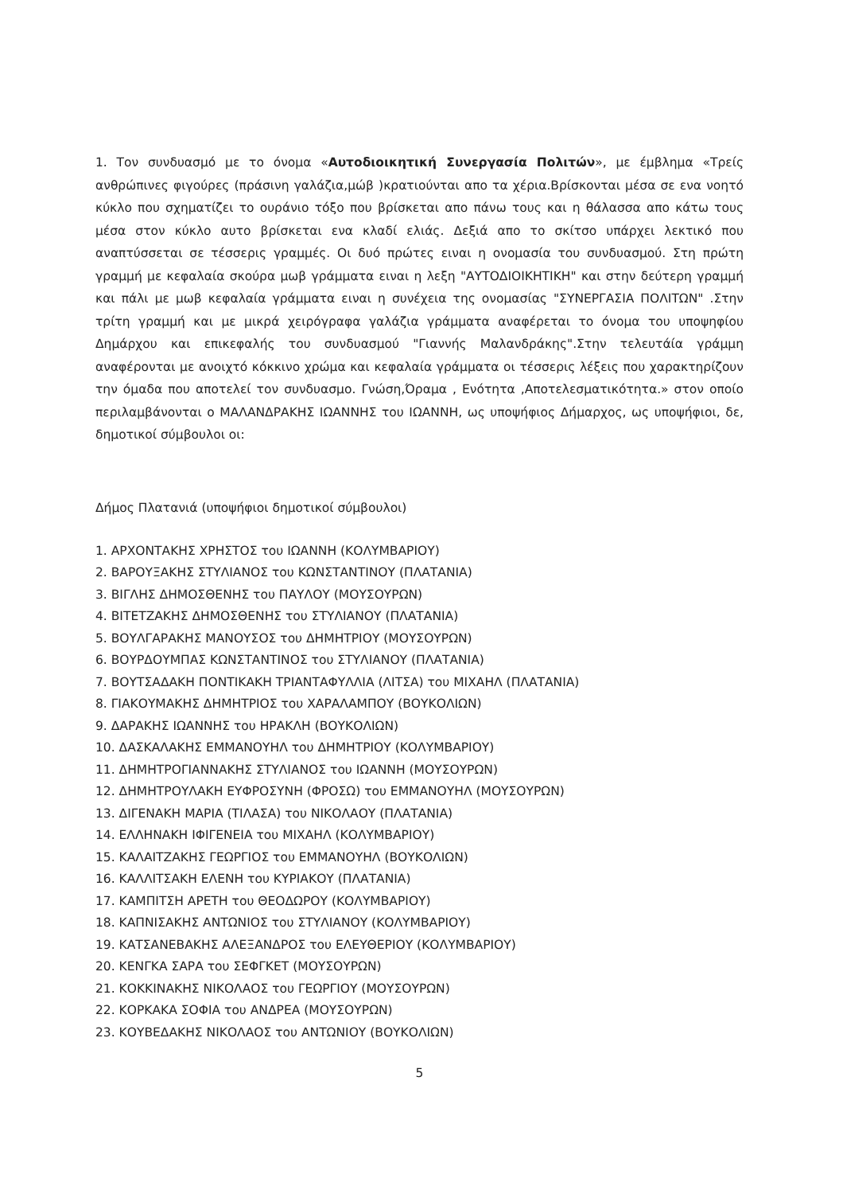1. Τον συνδυασμό με το όνομα «Αυτοδιοικητική Συνεργασία Πολιτών», με έμβλημα «Τρείς ανθρώπινες φιγούρες (πράσινη γαλάζια,μώβ )κρατιούνται απο τα χέρια.Βρίσκονται μέσα σε ενα νοητό κύκλο που σχηματίζει το ουράνιο τόξο που βρίσκεται απο πάνω τους και η θάλασσα απο κάτω τους μέσα στον κύκλο αυτο βρίσκεται ενα κλαδί ελιάς. Δεξιά απο το σκίτσο υπάρχει λεκτικό που αναπτύσσεται σε τέσσερις γραμμές. Οι δυό πρώτες ειναι η ονομασία του συνδυασμού. Στη πρώτη γραμμή με κεφαλαία σκούρα μωβ γράμματα ειναι η λεξη "ΑΥΤΟΔΙΟΙΚΗΤΙΚΗ" και στην δεύτερη γραμμή και πάλι με μωβ κεφαλαία γράμματα ειναι η συνέχεια της ονομασίας "ΣΥΝΕΡΓΑΣΙΑ ΠΟΛΙΤΩΝ" .Στην τρίτη γραμμή και με μικρά χειρόγραφα γαλάζια γράμματα αναφέρεται το όνομα του υποψηφίου Δημάρχου και επικεφαλής του συνδυασμού "Γιαννής Μαλανδράκης".Στην τελευτάία γράμμη αναφέρονται με ανοιχτό κόκκινο χρώμα και κεφαλαία γράμματα οι τέσσερις λέξεις που χαρακτηρίζουν την όμαδα που αποτελεί τον συνδυασμο. Γνώση,Όραμα , Ενότητα ,Αποτελεσματικότητα.» στον οποίο περιλαμβάνονται ο ΜΑΛΑΝΔΡΑΚΗΣ ΙΩΑΝΝΗΣ του ΙΩΑΝΝΗ, ως υποψήφιος Δήμαρχος, ως υποψήφιοι, δε, δημοτικοί σύμβουλοι οι:
Δήμος Πλατανιά (υποψήφιοι δημοτικοί σύμβουλοι)
1. ΑΡΧΟΝΤΑΚΗΣ ΧΡΗΣΤΟΣ του ΙΩΑΝΝΗ (ΚΟΛΥΜΒΑΡΙΟΥ)
2. ΒΑΡΟΥΞΑΚΗΣ ΣΤΥΛΙΑΝΟΣ του ΚΩΝΣΤΑΝΤΙΝΟΥ (ΠΛΑΤΑΝΙΑ)
3. ΒΙΓΛΗΣ ΔΗΜΟΣΘΕΝΗΣ του ΠΑΥΛΟΥ (ΜΟΥΣΟΥΡΩΝ)
4. ΒΙΤΕΤΖΑΚΗΣ ΔΗΜΟΣΘΕΝΗΣ του ΣΤΥΛΙΑΝΟΥ (ΠΛΑΤΑΝΙΑ)
5. ΒΟΥΛΓΑΡΑΚΗΣ ΜΑΝΟΥΣΟΣ του ΔΗΜΗΤΡΙΟΥ (ΜΟΥΣΟΥΡΩΝ)
6. ΒΟΥΡΔΟΥΜΠΑΣ ΚΩΝΣΤΑΝΤΙΝΟΣ του ΣΤΥΛΙΑΝΟΥ (ΠΛΑΤΑΝΙΑ)
7. ΒΟΥΤΣΑΔΑΚΗ ΠΟΝΤΙΚΑΚΗ ΤΡΙΑΝΤΑΦΥΛΛΙΑ (ΛΙΤΣΑ) του ΜΙΧΑΗΛ (ΠΛΑΤΑΝΙΑ)
8. ΓΙΑΚΟΥΜΑΚΗΣ ΔΗΜΗΤΡΙΟΣ του ΧΑΡΑΛΑΜΠΟΥ (ΒΟΥΚΟΛΙΩΝ)
9. ΔΑΡΑΚΗΣ ΙΩΑΝΝΗΣ του ΗΡΑΚΛΗ (ΒΟΥΚΟΛΙΩΝ)
10. ΔΑΣΚΑΛΑΚΗΣ ΕΜΜΑΝΟΥΗΛ του ΔΗΜΗΤΡΙΟΥ (ΚΟΛΥΜΒΑΡΙΟΥ)
11. ΔΗΜΗΤΡΟΓΙΑΝΝΑΚΗΣ ΣΤΥΛΙΑΝΟΣ του ΙΩΑΝΝΗ (ΜΟΥΣΟΥΡΩΝ)
12. ΔΗΜΗΤΡΟΥΛΑΚΗ ΕΥΦΡΟΣΥΝΗ (ΦΡΟΣΩ) του ΕΜΜΑΝΟΥΗΛ (ΜΟΥΣΟΥΡΩΝ)
13. ΔΙΓΕΝΑΚΗ ΜΑΡΙΑ (ΤΙΛΑΣΑ) του ΝΙΚΟΛΑΟΥ (ΠΛΑΤΑΝΙΑ)
14. ΕΛΛΗΝΑΚΗ ΙΦΙΓΕΝΕΙΑ του ΜΙΧΑΗΛ (ΚΟΛΥΜΒΑΡΙΟΥ)
15. ΚΑΛΑΙΤΖΑΚΗΣ ΓΕΩΡΓΙΟΣ του ΕΜΜΑΝΟΥΗΛ (ΒΟΥΚΟΛΙΩΝ)
16. ΚΑΛΛΙΤΣΑΚΗ ΕΛΕΝΗ του ΚΥΡΙΑΚΟΥ (ΠΛΑΤΑΝΙΑ)
17. ΚΑΜΠΙΤΣΗ ΑΡΕΤΗ του ΘΕΟΔΩΡΟΥ (ΚΟΛΥΜΒΑΡΙΟΥ)
18. ΚΑΠΝΙΣΑΚΗΣ ΑΝΤΩΝΙΟΣ του ΣΤΥΛΙΑΝΟΥ (ΚΟΛΥΜΒΑΡΙΟΥ)
19. ΚΑΤΣΑΝΕΒΑΚΗΣ ΑΛΕΞΑΝΔΡΟΣ του ΕΛΕΥΘΕΡΙΟΥ (ΚΟΛΥΜΒΑΡΙΟΥ)
20. ΚΕΝΓΚΑ ΣΑΡΑ του ΣΕΦΓΚΕΤ (ΜΟΥΣΟΥΡΩΝ)
21. ΚΟΚΚΙΝΑΚΗΣ ΝΙΚΟΛΑΟΣ του ΓΕΩΡΓΙΟΥ (ΜΟΥΣΟΥΡΩΝ)
22. ΚΟΡΚΑΚΑ ΣΟΦΙΑ του ΑΝΔΡΕΑ (ΜΟΥΣΟΥΡΩΝ)
23. ΚΟΥΒΕΔΑΚΗΣ ΝΙΚΟΛΑΟΣ του ΑΝΤΩΝΙΟΥ (ΒΟΥΚΟΛΙΩΝ)
5